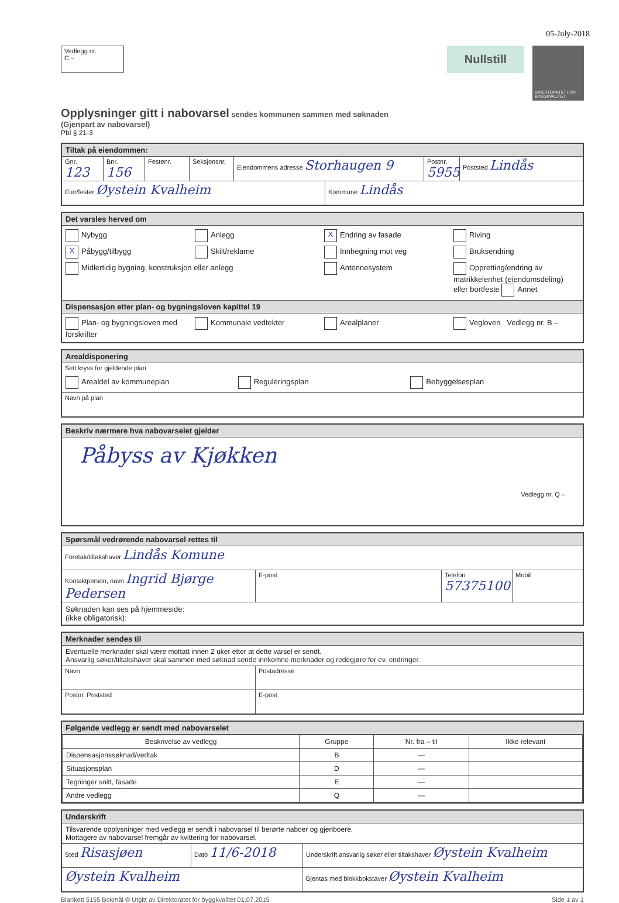05-July-2018
Vedlegg nr.
C –
Nullstill
DIREKTORATET FOR BYGGKVALITET
Opplysninger gitt i nabovarsel
sendes kommunen sammen med søknaden
(Gjenpart av nabovarsel)
Pbl § 21-3
Tiltak på eiendommen:
Gnr. 123
Bnr. 156
Festenr. Seksjonsnr.
Eiendommens adresse Storhaugen 9
Postnr. 5955
Poststed Lindås
Eier/fester Øystein Kvalheim
Kommune Lindås
Det varsles herved om
Nybygg Anlegg X Endring av fasade Riving X Påbygg/tilbygg Skilt/reklame Innhegning mot veg Bruksendring Midlertidig bygning, konstruksjon eller anlegg Antennesystem Oppretting/endring av matrikkelenhet (eiendomsdeling) eller bortfeste Annet
Dispensasjon etter plan- og bygningsloven kapittel 19
Plan- og bygningsloven med forskrifter Kommunale vedtekter Arealplaner Vegloven Vedlegg nr. B –
Arealdisponering
Sett kryss for gjeldende plan
Arealdel av kommuneplan Reguleringsplan Bebyggelsesplan
Navn på plan
Beskriv nærmere hva nabovarselet gjelder
Påbyss av Kjøkken
Vedlegg nr. Q –
Spørsmål vedrørende nabovarsel rettes til
Foretak/tiltakshaver Lindås Komune
Kontaktperson, navn Ingrid Bjørge Pedersen
E-post Telefon 57375100
Mobil
Søknaden kan ses på hjemmeside:
(ikke obligatorisk):
Merknader sendes til
Eventuelle merknader skal være mottatt innen 2 uker etter at dette varsel er sendt.
Ansvarlig søker/tiltakshaver skal sammen med søknad sende innkomne merknader og redegjøre for ev. endringer.
Navn Postadresse
Postnr. Poststed E-post
Følgende vedlegg er sendt med nabovarselet
| Beskrivelse av vedlegg | Gruppe | Nr. fra – til | Ikke relevant |
| --- | --- | --- | --- |
| Dispensasjonssøknad/vedtak | B | — | |
| Situasjonsplan | D | — | |
| Tegninger snitt, fasade | E | — | |
| Andre vedlegg | Q | — | |
Underskrift
Tilsvarende opplysninger med vedlegg er sendt i nabovarsel til berørte naboer og gjenboere.
Mottagere av nabovarsel fremgår av kvittering for nabovarsel.
Sted Risasjøen
Dato 11/6-2018
Underskrift ansvarlig søker eller tiltakshaver Øystein Kvalheim
Øystein Kvalheim
Gjentas med blokkbokstaver Øystein Kvalheim
Blankett 5155 Bokmål © Utgitt av Direktoratet for byggkvalitet 01.07.2015 Side 1 av 1